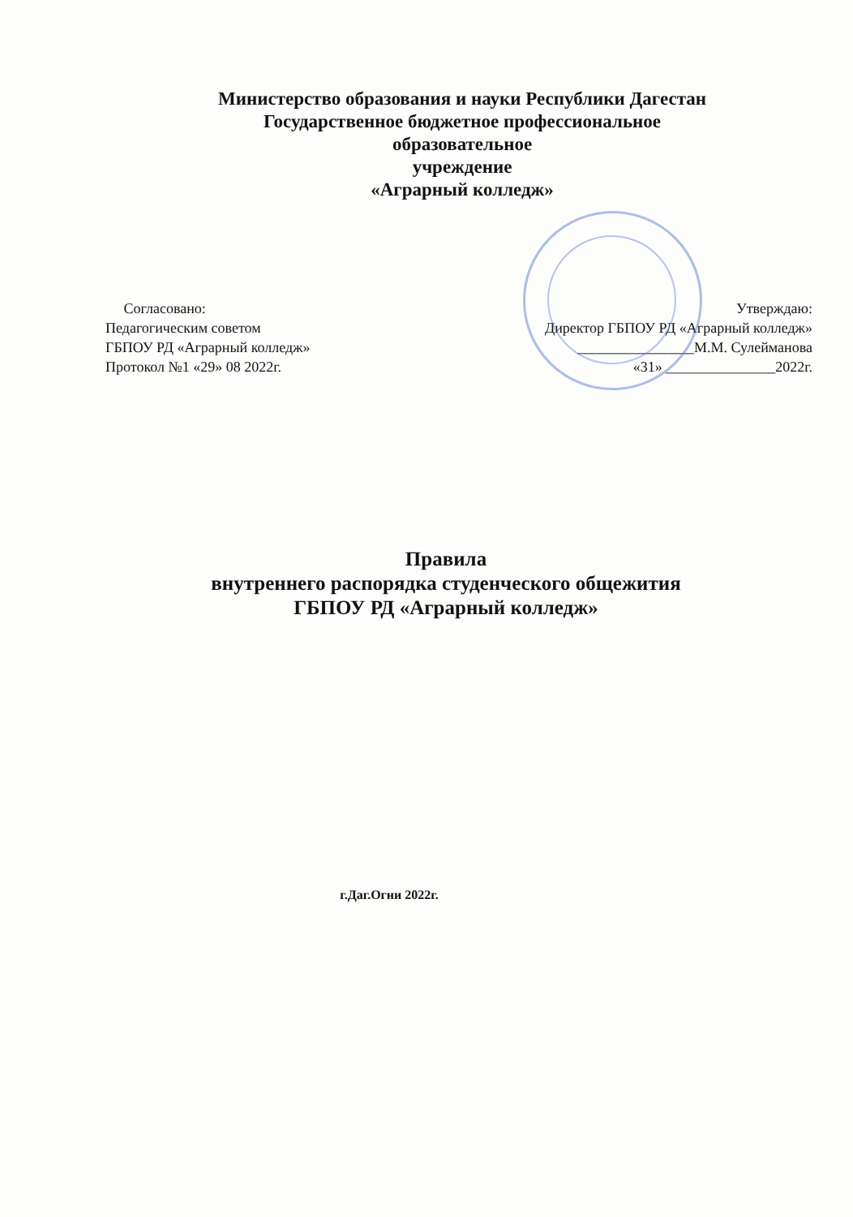Министерство образования и науки Республики Дагестан
Государственное бюджетное профессиональное
образовательное
учреждение
«Аграрный колледж»
Согласовано:
Педагогическим советом
ГБПОУ РД «Аграрный колледж»
Протокол №1 «29» 08 2022г.
Утверждаю:
Директор ГБПОУ РД «Аграрный колледж»
________________М.М. Сулейманова
«31» _______________2022г.
Правила
внутреннего распорядка студенческого общежития
ГБПОУ РД «Аграрный колледж»
г.Даг.Огни 2022г.